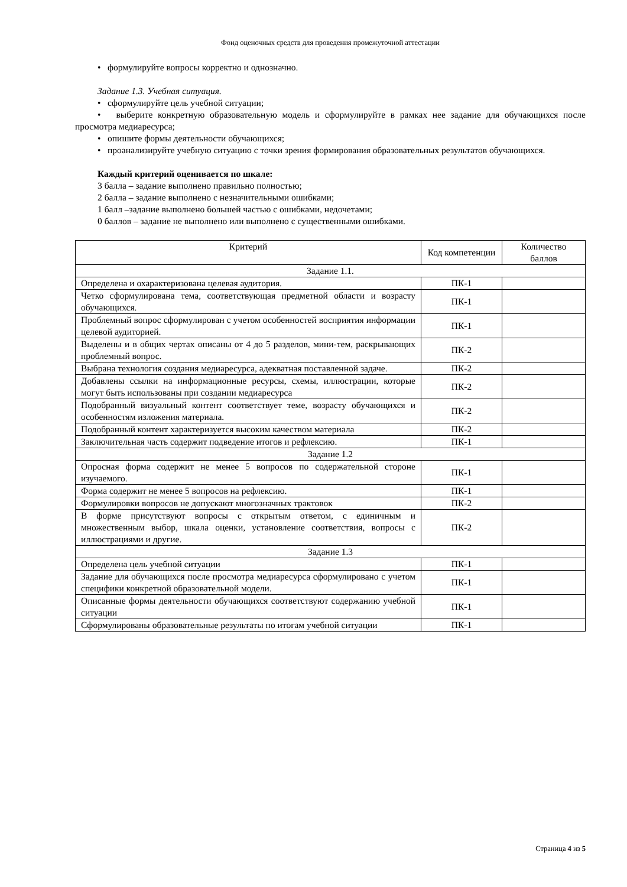Фонд оценочных средств для проведения промежуточной аттестации
• формулируйте вопросы корректно и однозначно.
Задание 1.3. Учебная ситуация.
• сформулируйте цель учебной ситуации;
• выберите конкретную образовательную модель и сформулируйте в рамках нее задание для обучающихся после просмотра медиаресурса;
• опишите формы деятельности обучающихся;
• проанализируйте учебную ситуацию с точки зрения формирования образовательных результатов обучающихся.
Каждый критерий оценивается по шкале:
3 балла – задание выполнено правильно полностью;
2 балла – задание выполнено с незначительными ошибками;
1 балл –задание выполнено большей частью с ошибками, недочетами;
0 баллов – задание не выполнено или выполнено с существенными ошибками.
| Критерий | Код компетенции | Количество баллов |
| --- | --- | --- |
| Задание 1.1. | | |
| Определена и охарактеризована целевая аудитория. | ПК-1 | |
| Четко сформулирована тема, соответствующая предметной области и возрасту обучающихся. | ПК-1 | |
| Проблемный вопрос сформулирован с учетом особенностей восприятия информации целевой аудиторией. | ПК-1 | |
| Выделены и в общих чертах описаны от 4 до 5 разделов, мини-тем, раскрывающих проблемный вопрос. | ПК-2 | |
| Выбрана технология создания медиаресурса, адекватная поставленной задаче. | ПК-2 | |
| Добавлены ссылки на информационные ресурсы, схемы, иллюстрации, которые могут быть использованы при создании медиаресурса | ПК-2 | |
| Подобранный визуальный контент соответствует теме, возрасту обучающихся и особенностям изложения материала. | ПК-2 | |
| Подобранный контент характеризуется высоким качеством материала | ПК-2 | |
| Заключительная часть содержит подведение итогов и рефлексию. | ПК-1 | |
| Задание 1.2 | | |
| Опросная форма содержит не менее 5 вопросов по содержательной стороне изучаемого. | ПК-1 | |
| Форма содержит не менее 5 вопросов на рефлексию. | ПК-1 | |
| Формулировки вопросов не допускают многозначных трактовок | ПК-2 | |
| В форме присутствуют вопросы с открытым ответом, с единичным и множественным выбор, шкала оценки, установление соответствия, вопросы с иллюстрациями и другие. | ПК-2 | |
| Задание 1.3 | | |
| Определена цель учебной ситуации | ПК-1 | |
| Задание для обучающихся после просмотра медиаресурса сформулировано с учетом специфики конкретной образовательной модели. | ПК-1 | |
| Описанные формы деятельности обучающихся соответствуют содержанию учебной ситуации | ПК-1 | |
| Сформулированы образовательные результаты по итогам учебной ситуации | ПК-1 | |
Страница 4 из 5